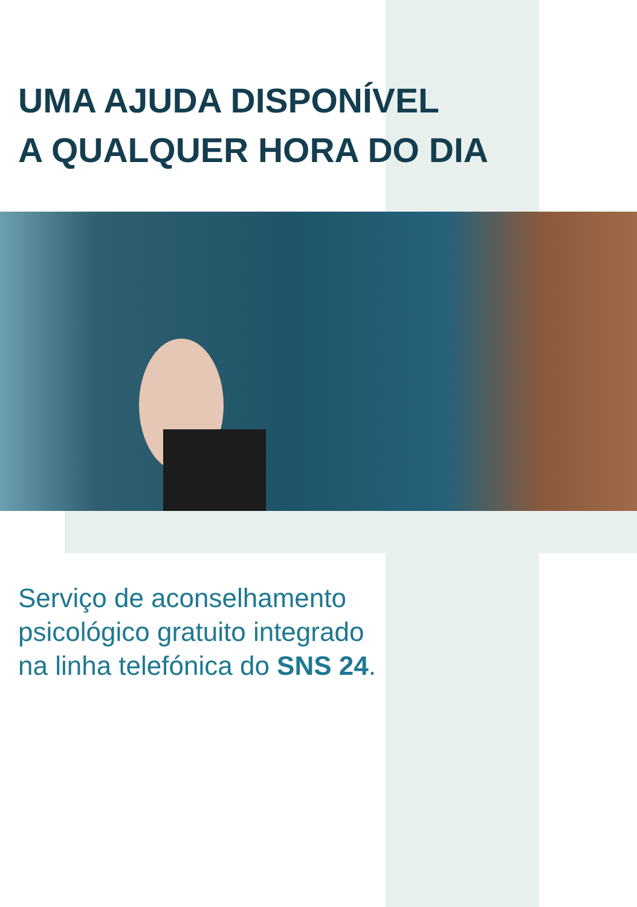UMA AJUDA DISPONÍVEL
A QUALQUER HORA DO DIA
Serviço de aconselhamento
psicológico gratuito integrado
na linha telefónica do SNS 24.